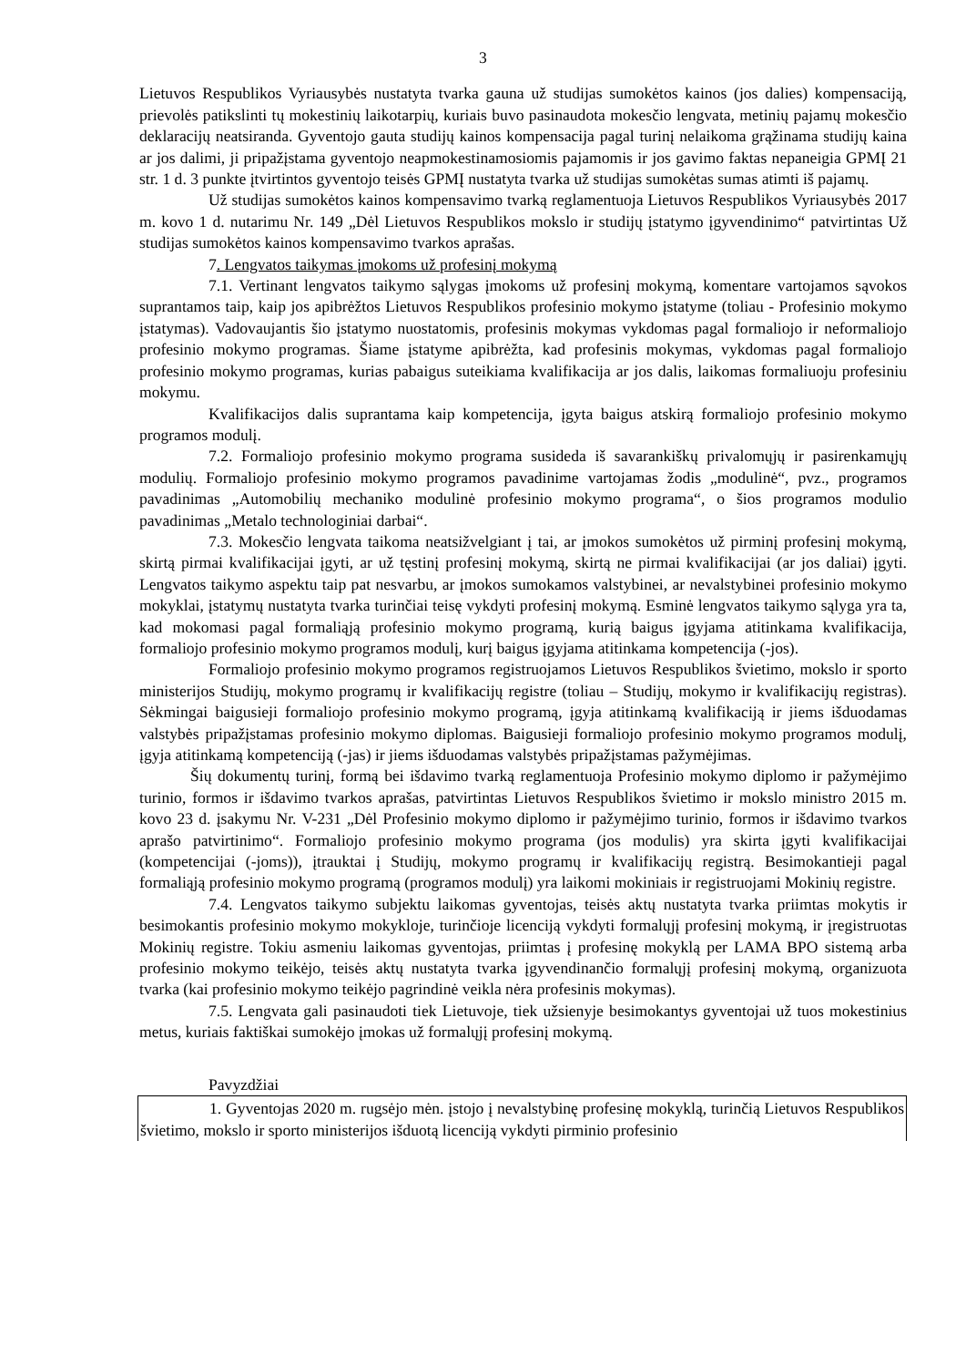3
Lietuvos Respublikos Vyriausybės nustatyta tvarka gauna už studijas sumokėtos kainos (jos dalies) kompensaciją, prievolės patikslinti tų mokestinių laikotarpių, kuriais buvo pasinaudota mokesčio lengvata, metinių pajamų mokesčio deklaracijų neatsiranda. Gyventojo gauta studijų kainos kompensacija pagal turinį nelaikoma grąžinama studijų kaina ar jos dalimi, ji pripažįstama gyventojo neapmokestinamosiomis pajamomis ir jos gavimo faktas nepaneigia GPMĮ 21 str. 1 d. 3 punkte įtvirtintos gyventojo teisės GPMĮ nustatyta tvarka už studijas sumokėtas sumas atimti iš pajamų.
Už studijas sumokėtos kainos kompensavimo tvarką reglamentuoja Lietuvos Respublikos Vyriausybės 2017 m. kovo 1 d. nutarimu Nr. 149 „Dėl Lietuvos Respublikos mokslo ir studijų įstatymo įgyvendinimo“ patvirtintas Už studijas sumokėtos kainos kompensavimo tvarkos aprašas.
7. Lengvatos taikymas įmokoms už profesinį mokymą
7.1. Vertinant lengvatos taikymo sąlygas įmokoms už profesinį mokymą, komentare vartojamos sąvokos suprantamos taip, kaip jos apibrėžtos Lietuvos Respublikos profesinio mokymo įstatyme (toliau - Profesinio mokymo įstatymas). Vadovaujantis šio įstatymo nuostatomis, profesinis mokymas vykdomas pagal formaliojo ir neformaliojo profesinio mokymo programas. Šiame įstatyme apibrėžta, kad profesinis mokymas, vykdomas pagal formaliojo profesinio mokymo programas, kurias pabaigus suteikiama kvalifikacija ar jos dalis, laikomas formaliuoju profesiniu mokymu.
Kvalifikacijos dalis suprantama kaip kompetencija, įgyta baigus atskirą formaliojo profesinio mokymo programos modulį.
7.2. Formaliojo profesinio mokymo programa susideda iš savarankiškų privalomųjų ir pasirenkamųjų modulių. Formaliojo profesinio mokymo programos pavadinime vartojamas žodis „modulinė“, pvz., programos pavadinimas „Automobilių mechaniko modulinė profesinio mokymo programa“, o šios programos modulio pavadinimas „Metalo technologiniai darbai“.
7.3. Mokesčio lengvata taikoma neatsižvelgiant į tai, ar įmokos sumokėtos už pirminį profesinį mokymą, skirtą pirmai kvalifikacijai įgyti, ar už tęstinį profesinį mokymą, skirtą ne pirmai kvalifikacijai (ar jos daliai) įgyti. Lengvatos taikymo aspektu taip pat nesvarbu, ar įmokos sumokamos valstybinei, ar nevalstybinei profesinio mokymo mokyklai, įstatymų nustatyta tvarka turinčiai teisę vykdyti profesinį mokymą. Esminė lengvatos taikymo sąlyga yra ta, kad mokomasi pagal formaliąją profesinio mokymo programą, kurią baigus įgyjama atitinkama kvalifikacija, formaliojo profesinio mokymo programos modulį, kurį baigus įgyjama atitinkama kompetencija (-jos).
Formaliojo profesinio mokymo programos registruojamos Lietuvos Respublikos švietimo, mokslo ir sporto ministerijos Studijų, mokymo programų ir kvalifikacijų registre (toliau – Studijų, mokymo ir kvalifikacijų registras). Sėkmingai baigusieji formaliojo profesinio mokymo programą, įgyja atitinkamą kvalifikaciją ir jiems išduodamas valstybės pripažįstamas profesinio mokymo diplomas. Baigusieji formaliojo profesinio mokymo programos modulį, įgyja atitinkamą kompetenciją (-jas) ir jiems išduodamas valstybės pripažįstamas pažymėjimas.
Šių dokumentų turinį, formą bei išdavimo tvarką reglamentuoja Profesinio mokymo diplomo ir pažymėjimo turinio, formos ir išdavimo tvarkos aprašas, patvirtintas Lietuvos Respublikos švietimo ir mokslo ministro 2015 m. kovo 23 d. įsakymu Nr. V-231 „Dėl Profesinio mokymo diplomo ir pažymėjimo turinio, formos ir išdavimo tvarkos aprašo patvirtinimo“. Formaliojo profesinio mokymo programa (jos modulis) yra skirta įgyti kvalifikacijai (kompetencijai (-joms)), įtrauktai į Studijų, mokymo programų ir kvalifikacijų registrą. Besimokantieji pagal formaliąją profesinio mokymo programą (programos modulį) yra laikomi mokiniais ir registruojami Mokinių registre.
7.4. Lengvatos taikymo subjektu laikomas gyventojas, teisės aktų nustatyta tvarka priimtas mokytis ir besimokantis profesinio mokymo mokykloje, turinčioje licenciją vykdyti formalųjį profesinį mokymą, ir įregistruotas Mokinių registre. Tokiu asmeniu laikomas gyventojas, priimtas į profesinę mokyklą per LAMA BPO sistemą arba profesinio mokymo teikėjo, teisės aktų nustatyta tvarka įgyvendinančio formalųjį profesinį mokymą, organizuota tvarka (kai profesinio mokymo teikėjo pagrindinė veikla nėra profesinis mokymas).
7.5. Lengvata gali pasinaudoti tiek Lietuvoje, tiek užsienyje besimokantys gyventojai už tuos mokestinius metus, kuriais faktiškai sumokėjo įmokas už formalųjį profesinį mokymą.
Pavyzdžiai
1. Gyventojas 2020 m. rugsėjo mėn. įstojo į nevalstybinę profesinę mokyklą, turinčią Lietuvos Respublikos švietimo, mokslo ir sporto ministerijos išduotą licenciją vykdyti pirminio profesinio